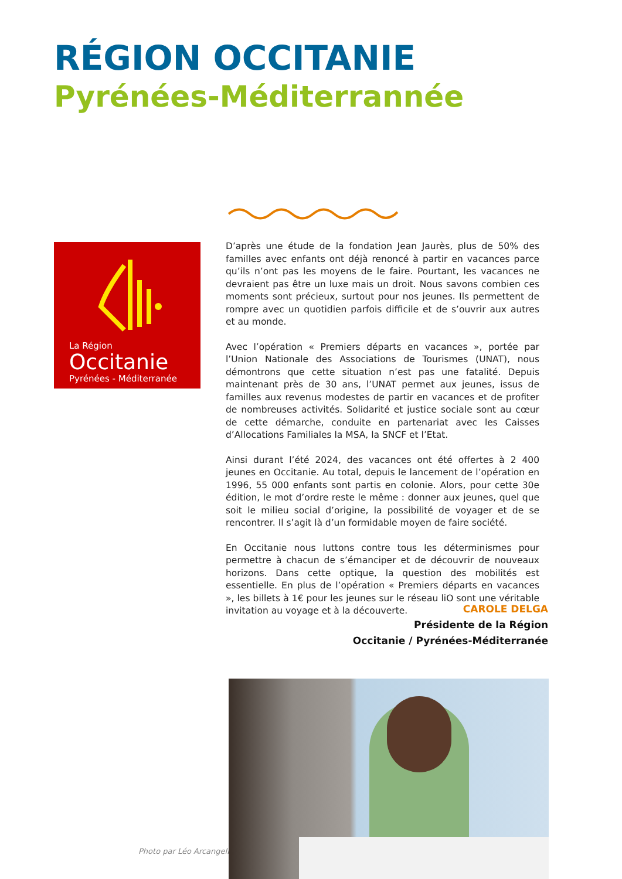RÉGION OCCITANIE
Pyrénées-Méditerrannée
La Région
Occitanie
Pyrénées - Méditerranée
D’après une étude de la fondation Jean Jaurès, plus de 50% des familles avec enfants ont déjà renoncé à partir en vacances parce qu’ils n’ont pas les moyens de le faire. Pourtant, les vacances ne devraient pas être un luxe mais un droit. Nous savons combien ces moments sont précieux, surtout pour nos jeunes. Ils permettent de rompre avec un quotidien parfois difficile et de s’ouvrir aux autres et au monde.
Avec l’opération « Premiers départs en vacances », portée par l’Union Nationale des Associations de Tourismes (UNAT), nous démontrons que cette situation n’est pas une fatalité. Depuis maintenant près de 30 ans, l’UNAT permet aux jeunes, issus de familles aux revenus modestes de partir en vacances et de profiter de nombreuses activités. Solidarité et justice sociale sont au cœur de cette démarche, conduite en partenariat avec les Caisses d’Allocations Familiales la MSA, la SNCF et l’Etat.
Ainsi durant l’été 2024, des vacances ont été offertes à 2 400 jeunes en Occitanie. Au total, depuis le lancement de l’opération en 1996, 55 000 enfants sont partis en colonie. Alors, pour cette 30e édition, le mot d’ordre reste le même : donner aux jeunes, quel que soit le milieu social d’origine, la possibilité de voyager et de se rencontrer. Il s’agit là d’un formidable moyen de faire société.
En Occitanie nous luttons contre tous les déterminismes pour permettre à chacun de s’émanciper et de découvrir de nouveaux horizons. Dans cette optique, la question des mobilités est essentielle. En plus de l’opération « Premiers départs en vacances », les billets à 1€ pour les jeunes sur le réseau liO sont une véritable invitation au voyage et à la découverte.
CAROLE DELGA
Présidente de la Région
Occitanie / Pyrénées-Méditerranée
Photo par Léo Arcangeli